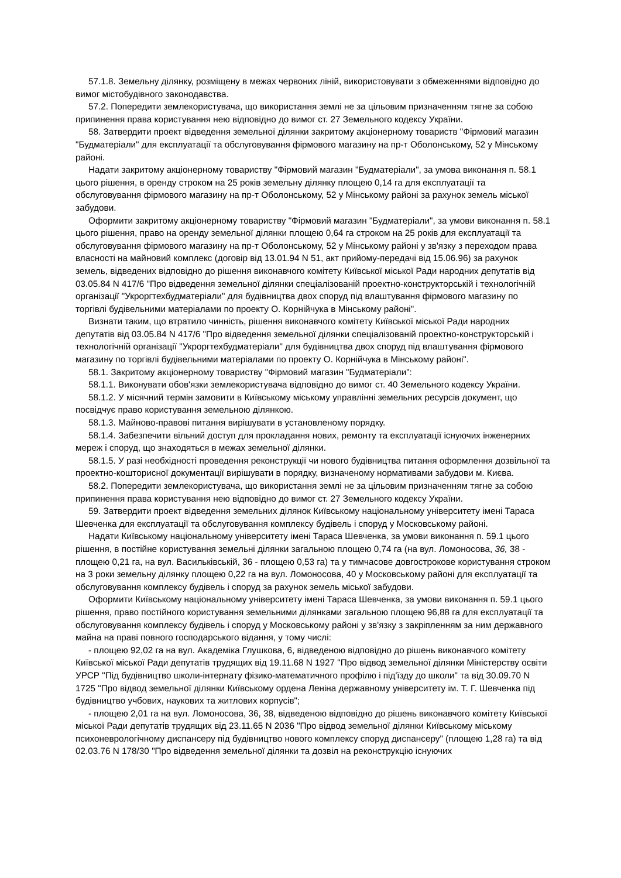57.1.8. Земельну ділянку, розміщену в межах червоних ліній, використовувати з обмеженнями відповідно до вимог містобудівного законодавства.
57.2. Попередити землекористувача, що використання землі не за цільовим призначенням тягне за собою припинення права користування нею відповідно до вимог ст. 27 Земельного кодексу України.
58. Затвердити проект відведення земельної ділянки закритому акціонерному товариств "Фірмовий магазин "Будматеріали" для експлуатації та обслуговування фірмового магазину на пр-т Оболонському, 52 у Мінському районі.
Надати закритому акціонерному товариству "Фірмовий магазин "Будматеріали", за умова виконання п. 58.1 цього рішення, в оренду строком на 25 років земельну ділянку площею 0,14 га для експлуатації та обслуговування фірмового магазину на пр-т Оболонському, 52 у Мінському районі за рахунок земель міської забудови.
Оформити закритому акціонерному товариству "Фірмовий магазин "Будматеріали", за умови виконання п. 58.1 цього рішення, право на оренду земельної ділянки площею 0,64 га строком на 25 років для експлуатації та обслуговування фірмового магазину на пр-т Оболонському, 52 у Мінському районі у зв'язку з переходом права власності на майновий комплекс (договір від 13.01.94 N 51, акт прийому-передачі від 15.06.96) за рахунок земель, відведених відповідно до рішення виконавчого комітету Київської міської Ради народних депутатів від 03.05.84 N 417/6 "Про відведення земельної ділянки спеціалізованій проектно-конструкторській і технологічній організації "Укроргтехбудматеріали" для будівництва двох споруд під влаштування фірмового магазину по торгівлі будівельними матеріалами по проекту О. Корнійчука в Мінському районі".
Визнати таким, що втратило чинність, рішення виконавчого комітету Київської міської Ради народних депутатів від 03.05.84 N 417/6 "Про відведення земельної ділянки спеціалізованій проектно-конструкторській і технологічній організації "Укроргтехбудматеріали" для будівництва двох споруд під влаштування фірмового магазину по торгівлі будівельними матеріалами по проекту О. Корнійчука в Мінському районі".
58.1. Закритому акціонерному товариству "Фірмовий магазин "Будматеріали":
58.1.1. Виконувати обов'язки землекористувача відповідно до вимог ст. 40 Земельного кодексу України.
58.1.2. У місячний термін замовити в Київському міському управлінні земельних ресурсів документ, що посвідчує право користування земельною ділянкою.
58.1.3. Майново-правові питання вирішувати в установленому порядку.
58.1.4. Забезпечити вільний доступ для прокладання нових, ремонту та експлуатації існуючих інженерних мереж і споруд, що знаходяться в межах земельної ділянки.
58.1.5. У разі необхідності проведення реконструкції чи нового будівництва питання оформлення дозвільної та проектно-кошторисної документації вирішувати в порядку, визначеному нормативами забудови м. Києва.
58.2. Попередити землекористувача, що використання землі не за цільовим призначенням тягне за собою припинення права користування нею відповідно до вимог ст. 27 Земельного кодексу України.
59. Затвердити проект відведення земельних ділянок Київському національному університету імені Тараса Шевченка для експлуатації та обслуговування комплексу будівель і споруд у Московському районі.
Надати Київському національному університету імені Тараса Шевченка, за умови виконання п. 59.1 цього рішення, в постійне користування земельні ділянки загальною площею 0,74 га (на вул. Ломоносова, 36, 38 - площею 0,21 га, на вул. Васильківській, 36 - площею 0,53 га) та у тимчасове довгострокове користування строком на 3 роки земельну ділянку площею 0,22 га на вул. Ломоносова, 40 у Московському районі для експлуатації та обслуговування комплексу будівель і споруд за рахунок земель міської забудови.
Оформити Київському національному університету імені Тараса Шевченка, за умови виконання п. 59.1 цього рішення, право постійного користування земельними ділянками загальною площею 96,88 га для експлуатації та обслуговування комплексу будівель і споруд у Московському районі у зв'язку з закріпленням за ним державного майна на праві повного господарського відання, у тому числі:
- площею 92,02 га на вул. Академіка Глушкова, 6, відведеною відповідно до рішень виконавчого комітету Київської міської Ради депутатів трудящих від 19.11.68 N 1927 "Про відвод земельної ділянки Міністерству освіти УРСР "Під будівництво школи-інтернату фізико-математичного профілю і під'їзду до школи" та від 30.09.70 N 1725 "Про відвод земельної ділянки Київському ордена Леніна державному університету ім. Т. Г. Шевченка під будівництво учбових, наукових та житлових корпусів";
- площею 2,01 га на вул. Ломоносова, 36, 38, відведеною відповідно до рішень виконавчого комітету Київської міської Ради депутатів трудящих від 23.11.65 N 2036 "Про відвод земельної ділянки Київському міському психоневрологічному диспансеру під будівництво нового комплексу споруд диспансеру" (площею 1,28 га) та від 02.03.76 N 178/30 "Про відведення земельної ділянки та дозвіл на реконструкцію існуючих